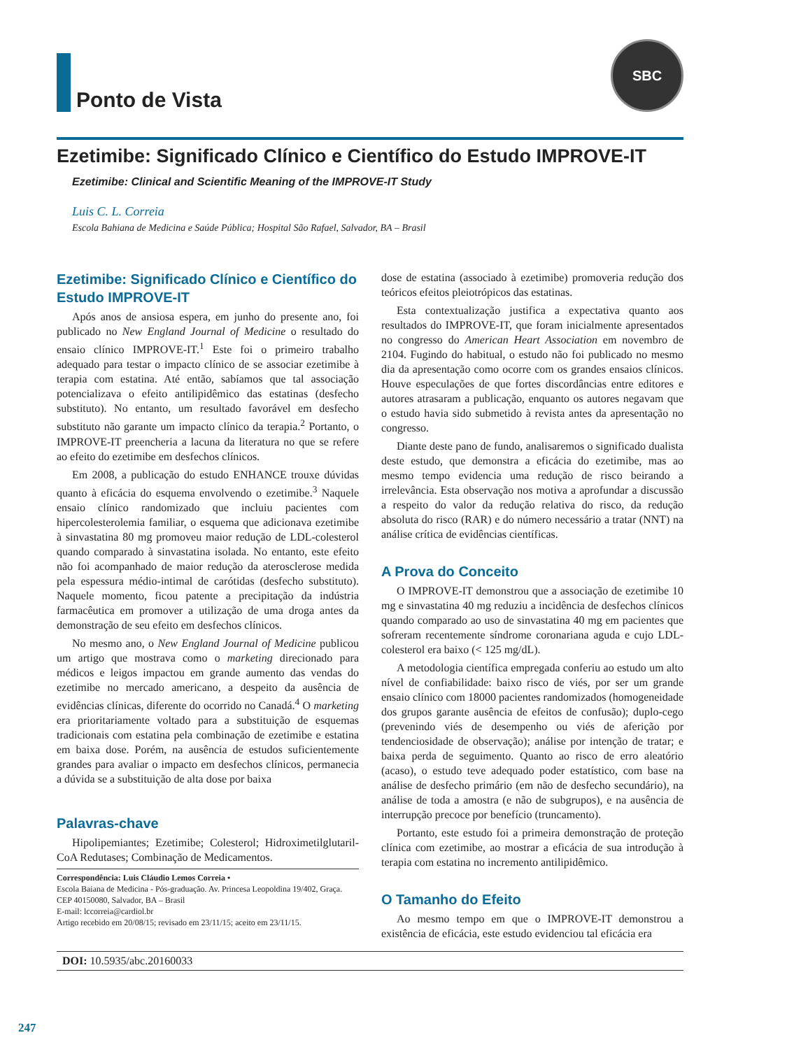Ponto de Vista
SBC
Ezetimibe: Significado Clínico e Científico do Estudo IMPROVE-IT
Ezetimibe: Clinical and Scientific Meaning of the IMPROVE-IT Study
Luis C. L. Correia
Escola Bahiana de Medicina e Saúde Pública; Hospital São Rafael, Salvador, BA – Brasil
Ezetimibe: Significado Clínico e Científico do Estudo IMPROVE-IT
Após anos de ansiosa espera, em junho do presente ano, foi publicado no New England Journal of Medicine o resultado do ensaio clínico IMPROVE-IT.<sup>1</sup> Este foi o primeiro trabalho adequado para testar o impacto clínico de se associar ezetimibe à terapia com estatina. Até então, sabíamos que tal associação potencializava o efeito antilipidêmico das estatinas (desfecho substituto). No entanto, um resultado favorável em desfecho substituto não garante um impacto clínico da terapia.<sup>2</sup> Portanto, o IMPROVE-IT preencheria a lacuna da literatura no que se refere ao efeito do ezetimibe em desfechos clínicos.
Em 2008, a publicação do estudo ENHANCE trouxe dúvidas quanto à eficácia do esquema envolvendo o ezetimibe.<sup>3</sup> Naquele ensaio clínico randomizado que incluiu pacientes com hipercolesterolemia familiar, o esquema que adicionava ezetimibe à sinvastatina 80 mg promoveu maior redução de LDL-colesterol quando comparado à sinvastatina isolada. No entanto, este efeito não foi acompanhado de maior redução da aterosclerose medida pela espessura médio-intimal de carótidas (desfecho substituto). Naquele momento, ficou patente a precipitação da indústria farmacêutica em promover a utilização de uma droga antes da demonstração de seu efeito em desfechos clínicos.
No mesmo ano, o New England Journal of Medicine publicou um artigo que mostrava como o marketing direcionado para médicos e leigos impactou em grande aumento das vendas do ezetimibe no mercado americano, a despeito da ausência de evidências clínicas, diferente do ocorrido no Canadá.<sup>4</sup> O marketing era prioritariamente voltado para a substituição de esquemas tradicionais com estatina pela combinação de ezetimibe e estatina em baixa dose. Porém, na ausência de estudos suficientemente grandes para avaliar o impacto em desfechos clínicos, permanecia a dúvida se a substituição de alta dose por baixa
Palavras-chave
Hipolipemiantes; Ezetimibe; Colesterol; Hidroximetilglutaril-CoA Redutases; Combinação de Medicamentos.
Correspondência: Luis Cláudio Lemos Correia •
Escola Baiana de Medicina - Pós-graduação. Av. Princesa Leopoldina 19/402, Graça. CEP 40150080, Salvador, BA – Brasil
E-mail: lccorreia@cardiol.br
Artigo recebido em 20/08/15; revisado em 23/11/15; aceito em 23/11/15.
dose de estatina (associado à ezetimibe) promoveria redução dos teóricos efeitos pleiotrópicos das estatinas.
Esta contextualização justifica a expectativa quanto aos resultados do IMPROVE-IT, que foram inicialmente apresentados no congresso do American Heart Association em novembro de 2104. Fugindo do habitual, o estudo não foi publicado no mesmo dia da apresentação como ocorre com os grandes ensaios clínicos. Houve especulações de que fortes discordâncias entre editores e autores atrasaram a publicação, enquanto os autores negavam que o estudo havia sido submetido à revista antes da apresentação no congresso.
Diante deste pano de fundo, analisaremos o significado dualista deste estudo, que demonstra a eficácia do ezetimibe, mas ao mesmo tempo evidencia uma redução de risco beirando a irrelevância. Esta observação nos motiva a aprofundar a discussão a respeito do valor da redução relativa do risco, da redução absoluta do risco (RAR) e do número necessário a tratar (NNT) na análise crítica de evidências científicas.
A Prova do Conceito
O IMPROVE-IT demonstrou que a associação de ezetimibe 10 mg e sinvastatina 40 mg reduziu a incidência de desfechos clínicos quando comparado ao uso de sinvastatina 40 mg em pacientes que sofreram recentemente síndrome coronariana aguda e cujo LDL-colesterol era baixo (< 125 mg/dL).
A metodologia científica empregada conferiu ao estudo um alto nível de confiabilidade: baixo risco de viés, por ser um grande ensaio clínico com 18000 pacientes randomizados (homogeneidade dos grupos garante ausência de efeitos de confusão); duplo-cego (prevenindo viés de desempenho ou viés de aferição por tendenciosidade de observação); análise por intenção de tratar; e baixa perda de seguimento. Quanto ao risco de erro aleatório (acaso), o estudo teve adequado poder estatístico, com base na análise de desfecho primário (em não de desfecho secundário), na análise de toda a amostra (e não de subgrupos), e na ausência de interrupção precoce por benefício (truncamento).
Portanto, este estudo foi a primeira demonstração de proteção clínica com ezetimibe, ao mostrar a eficácia de sua introdução à terapia com estatina no incremento antilipidêmico.
O Tamanho do Efeito
Ao mesmo tempo em que o IMPROVE-IT demonstrou a existência de eficácia, este estudo evidenciou tal eficácia era
DOI: 10.5935/abc.20160033
247